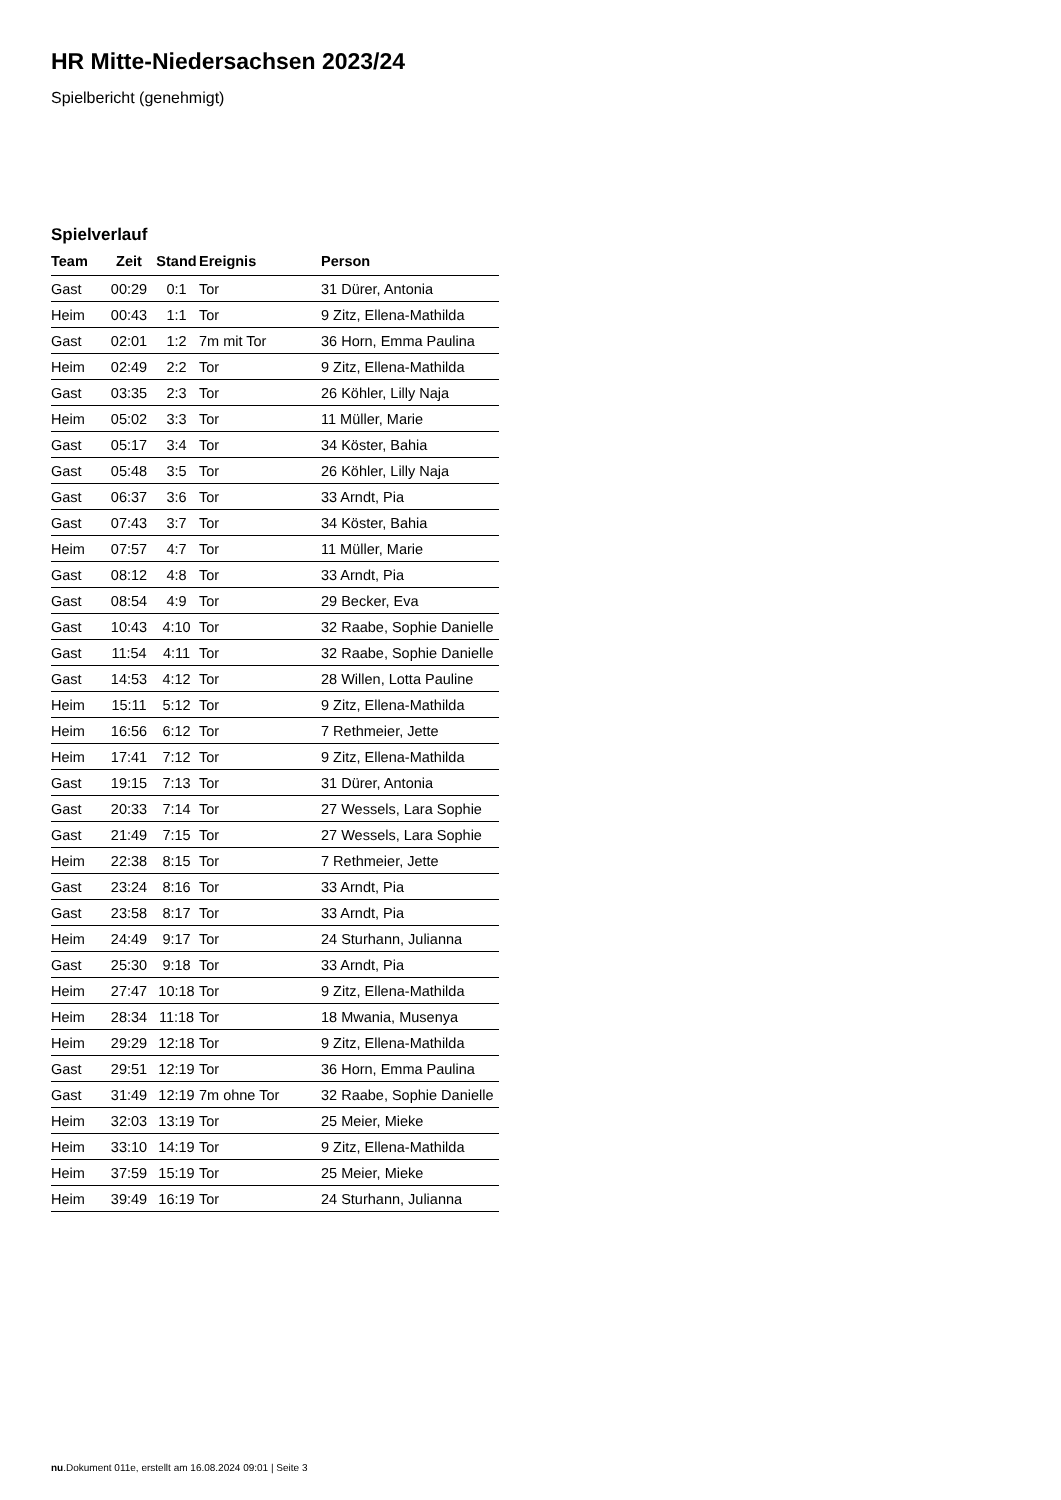HR Mitte-Niedersachsen 2023/24
Spielbericht (genehmigt)
Spielverlauf
| Team | Zeit | Stand | Ereignis | Person |
| --- | --- | --- | --- | --- |
| Gast | 00:29 | 0:1 | Tor | 31 Dürer, Antonia |
| Heim | 00:43 | 1:1 | Tor | 9 Zitz, Ellena-Mathilda |
| Gast | 02:01 | 1:2 | 7m mit Tor | 36 Horn, Emma Paulina |
| Heim | 02:49 | 2:2 | Tor | 9 Zitz, Ellena-Mathilda |
| Gast | 03:35 | 2:3 | Tor | 26 Köhler, Lilly Naja |
| Heim | 05:02 | 3:3 | Tor | 11 Müller, Marie |
| Gast | 05:17 | 3:4 | Tor | 34 Köster, Bahia |
| Gast | 05:48 | 3:5 | Tor | 26 Köhler, Lilly Naja |
| Gast | 06:37 | 3:6 | Tor | 33 Arndt, Pia |
| Gast | 07:43 | 3:7 | Tor | 34 Köster, Bahia |
| Heim | 07:57 | 4:7 | Tor | 11 Müller, Marie |
| Gast | 08:12 | 4:8 | Tor | 33 Arndt, Pia |
| Gast | 08:54 | 4:9 | Tor | 29 Becker, Eva |
| Gast | 10:43 | 4:10 | Tor | 32 Raabe, Sophie Danielle |
| Gast | 11:54 | 4:11 | Tor | 32 Raabe, Sophie Danielle |
| Gast | 14:53 | 4:12 | Tor | 28 Willen, Lotta Pauline |
| Heim | 15:11 | 5:12 | Tor | 9 Zitz, Ellena-Mathilda |
| Heim | 16:56 | 6:12 | Tor | 7 Rethmeier, Jette |
| Heim | 17:41 | 7:12 | Tor | 9 Zitz, Ellena-Mathilda |
| Gast | 19:15 | 7:13 | Tor | 31 Dürer, Antonia |
| Gast | 20:33 | 7:14 | Tor | 27 Wessels, Lara Sophie |
| Gast | 21:49 | 7:15 | Tor | 27 Wessels, Lara Sophie |
| Heim | 22:38 | 8:15 | Tor | 7 Rethmeier, Jette |
| Gast | 23:24 | 8:16 | Tor | 33 Arndt, Pia |
| Gast | 23:58 | 8:17 | Tor | 33 Arndt, Pia |
| Heim | 24:49 | 9:17 | Tor | 24 Sturhann, Julianna |
| Gast | 25:30 | 9:18 | Tor | 33 Arndt, Pia |
| Heim | 27:47 | 10:18 | Tor | 9 Zitz, Ellena-Mathilda |
| Heim | 28:34 | 11:18 | Tor | 18 Mwania, Musenya |
| Heim | 29:29 | 12:18 | Tor | 9 Zitz, Ellena-Mathilda |
| Gast | 29:51 | 12:19 | Tor | 36 Horn, Emma Paulina |
| Gast | 31:49 | 12:19 | 7m ohne Tor | 32 Raabe, Sophie Danielle |
| Heim | 32:03 | 13:19 | Tor | 25 Meier, Mieke |
| Heim | 33:10 | 14:19 | Tor | 9 Zitz, Ellena-Mathilda |
| Heim | 37:59 | 15:19 | Tor | 25 Meier, Mieke |
| Heim | 39:49 | 16:19 | Tor | 24 Sturhann, Julianna |
nu.Dokument 011e, erstellt am 16.08.2024 09:01 | Seite 3